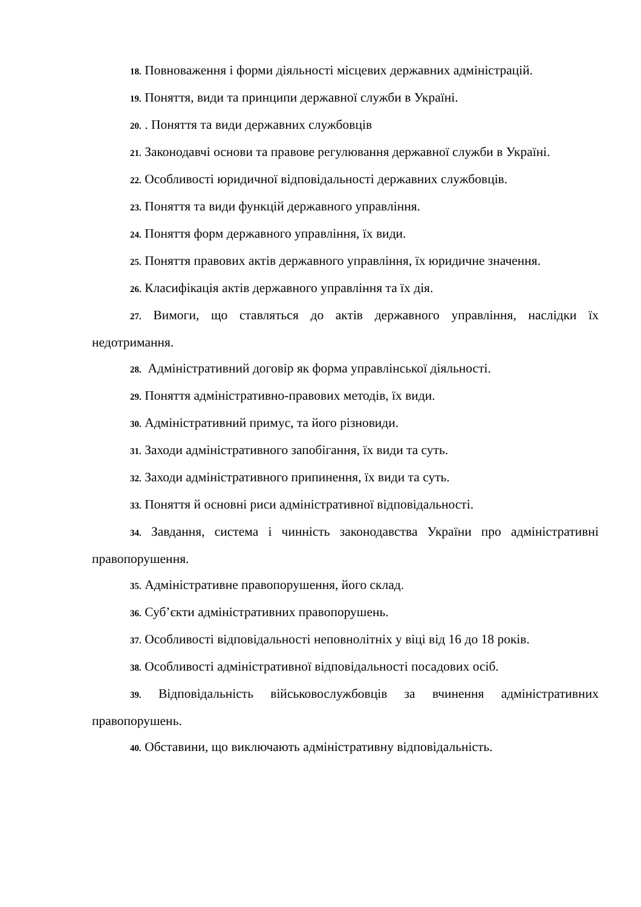18. Повноваження і форми діяльності місцевих державних адміністрацій.
19. Поняття, види та принципи державної служби в Україні.
20. . Поняття та види державних службовців
21. Законодавчі основи та правове регулювання державної служби в Україні.
22. Особливості юридичної відповідальності державних службовців.
23. Поняття та види функцій державного управління.
24. Поняття форм державного управління, їх види.
25. Поняття правових актів державного управління, їх юридичне значення.
26. Класифікація актів державного управління та їх дія.
27. Вимоги, що ставляться до актів державного управління, наслідки їх недотримання.
28. Адміністративний договір як форма управлінської діяльності.
29. Поняття адміністративно-правових методів, їх види.
30. Адміністративний примус, та його різновиди.
31. Заходи адміністративного запобігання, їх види та суть.
32. Заходи адміністративного припинення, їх види та суть.
33. Поняття й основні риси адміністративної відповідальності.
34. Завдання, система і чинність законодавства України про адміністративні правопорушення.
35. Адміністративне правопорушення, його склад.
36. Суб’єкти адміністративних правопорушень.
37. Особливості відповідальності неповнолітніх у віці від 16 до 18 років.
38. Особливості адміністративної відповідальності посадових осіб.
39. Відповідальність військовослужбовців за вчинення адміністративних правопорушень.
40. Обставини, що виключають адміністративну відповідальність.